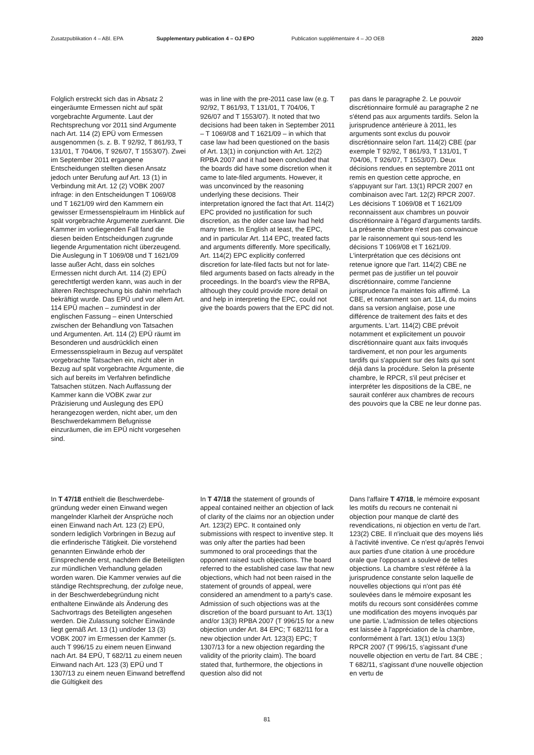Zusatzpublikation 4 – ABl. EPA Supplementary publication 4 – OJ EPO Publication supplémentaire 4 – JO OEB 2020
Folglich erstreckt sich das in Absatz 2 eingeräumte Ermessen nicht auf spät vorgebrachte Argumente. Laut der Rechtsprechung vor 2011 sind Argumente nach Art. 114 (2) EPÜ vom Ermessen ausgenommen (s. z. B. T 92/92, T 861/93, T 131/01, T 704/06, T 926/07, T 1553/07). Zwei im September 2011 ergangene Entscheidungen stellten diesen Ansatz jedoch unter Berufung auf Art. 13 (1) in Verbindung mit Art. 12 (2) VOBK 2007 infrage: in den Entscheidungen T 1069/08 und T 1621/09 wird den Kammern ein gewisser Ermessen­spielraum im Hinblick auf spät vorge­brachte Argumente zuerkannt. Die Kammer im vorliegenden Fall fand die diesen beiden Entscheidungen zugrunde liegende Argumentation nicht überzeugend. Die Auslegung in T 1069/08 und T 1621/09 lasse außer Acht, dass ein solches Ermessen nicht durch Art. 114 (2) EPÜ gerechtfertigt werden kann, was auch in der älteren Rechtsprechung bis dahin mehrfach bekräftigt wurde. Das EPÜ und vor allem Art. 114 EPÜ machen – zumin­dest in der englischen Fassung – einen Unterschied zwischen der Behandlung von Tatsachen und Argumenten. Art. 114 (2) EPÜ räumt im Besonderen und ausdrücklich einen Ermessens­spielraum in Bezug auf verspätet vorgebrachte Tatsachen ein, nicht aber in Bezug auf spät vorgebrachte Argumente, die sich auf bereits im Verfahren befindliche Tatsachen stützen. Nach Auffassung der Kammer kann die VOBK zwar zur Präzisierung und Auslegung des EPÜ herangezogen werden, nicht aber, um den Beschwerdekammern Befugnisse einzuräumen, die im EPÜ nicht vorgesehen sind.
was in line with the pre-2011 case law (e.g. T 92/92, T 861/93, T 131/01, T 704/06, T 926/07 and T 1553/07). It noted that two decisions had been taken in September 2011 – T 1069/08 and T 1621/09 – in which that case law had been questioned on the basis of Art. 13(1) in conjunction with Art. 12(2) RPBA 2007 and it had been concluded that the boards did have some discretion when it came to late-filed arguments. However, it was unconvinced by the reasoning underlying these decisions. Their interpretation ignored the fact that Art. 114(2) EPC provided no justification for such discretion, as the older case law had held many times. In English at least, the EPC, and in particular Art. 114 EPC, treated facts and arguments differently. More specifically, Art. 114(2) EPC explicitly conferred discretion for late-filed facts but not for late-filed arguments based on facts already in the proceedings. In the board's view the RPBA, although they could provide more detail on and help in interpreting the EPC, could not give the boards powers that the EPC did not.
pas dans le paragraphe 2. Le pouvoir discrétionnaire formulé au paragraphe 2 ne s'étend pas aux arguments tardifs. Selon la jurisprudence antérieure à 2011, les arguments sont exclus du pouvoir discrétionnaire selon l'art. 114(2) CBE (par exemple T 92/92, T 861/93, T 131/01, T 704/06, T 926/07, T 1553/07). Deux décisions rendues en septembre 2011 ont remis en question cette approche, en s'appuyant sur l'art. 13(1) RPCR 2007 en combinaison avec l'art. 12(2) RPCR 2007. Les décisions T 1069/08 et T 1621/09 reconnaissent aux chambres un pouvoir discrétionnaire à l'égard d'arguments tardifs. La présente chambre n'est pas convaincue par le raisonnement qui sous-tend les décisions T 1069/08 et T 1621/09. L'interprétation que ces décisions ont retenue ignore que l'art. 114(2) CBE ne permet pas de justifier un tel pouvoir discrétionnaire, comme l'ancienne jurisprudence l'a maintes fois affirmé. La CBE, et notamment son art. 114, du moins dans sa version anglaise, pose une différence de traitement des faits et des arguments. L'art. 114(2) CBE prévoit notamment et explicitement un pouvoir discrétionnaire quant aux faits invoqués tardivement, et non pour les arguments tardifs qui s'appuient sur des faits qui sont déjà dans la procédure. Selon la présente chambre, le RPCR, s'il peut préciser et interpréter les dispositions de la CBE, ne saurait conférer aux chambres de recours des pouvoirs que la CBE ne leur donne pas.
In T 47/18 enthielt die Beschwerdebe­gründung weder einen Einwand wegen mangelnder Klarheit der Ansprüche noch einen Einwand nach Art. 123 (2) EPÜ, sondern lediglich Vorbringen in Bezug auf die erfinderische Tätigkeit. Die vorstehend genannten Einwände erhob der Einsprechende erst, nachdem die Beteiligten zur mündlichen Verhandlung geladen worden waren. Die Kammer verwies auf die ständige Rechtsprechung, der zufolge neue, in der Beschwerdebegründung nicht enthaltene Einwände als Änderung des Sachvortrags des Beteiligten angesehen werden. Die Zulassung solcher Einwände liegt gemäß Art. 13 (1) und/oder 13 (3) VOBK 2007 im Ermessen der Kammer (s. auch T 996/15 zu einem neuen Einwand nach Art. 84 EPÜ, T 682/11 zu einem neuen Einwand nach Art. 123 (3) EPÜ und T 1307/13 zu einem neuen Einwand betreffend die Gültigkeit des
In T 47/18 the statement of grounds of appeal contained neither an objection of lack of clarity of the claims nor an objection under Art. 123(2) EPC. It contained only submissions with respect to inventive step. It was only after the parties had been summoned to oral proceedings that the opponent raised such objections. The board referred to the established case law that new objections, which had not been raised in the statement of grounds of appeal, were considered an amendment to a party's case. Admission of such objections was at the discretion of the board pursuant to Art. 13(1) and/or 13(3) RPBA 2007 (T 996/15 for a new objection under Art. 84 EPC; T 682/11 for a new objection under Art. 123(3) EPC; T 1307/13 for a new objection regarding the validity of the priority claim). The board stated that, furthermore, the objections in question also did not
Dans l'affaire T 47/18, le mémoire exposant les motifs du recours ne contenait ni objection pour manque de clarté des revendications, ni objection en vertu de l'art. 123(2) CBE. Il n'incluait que des moyens liés à l'activité inventive. Ce n'est qu'après l'envoi aux parties d'une citation à une procédure orale que l'opposant a soulevé de telles objections. La chambre s'est référée à la jurisprudence constante selon laquelle de nouvelles objections qui n'ont pas été soulevées dans le mémoire exposant les motifs du recours sont considérées comme une modification des moyens invoqués par une partie. L'admission de telles objections est laissée à l'appréciation de la chambre, conformément à l'art. 13(1) et/ou 13(3) RPCR 2007 (T 996/15, s'agissant d'une nouvelle objection en vertu de l'art. 84 CBE ; T 682/11, s'agissant d'une nouvelle objection en vertu de
81